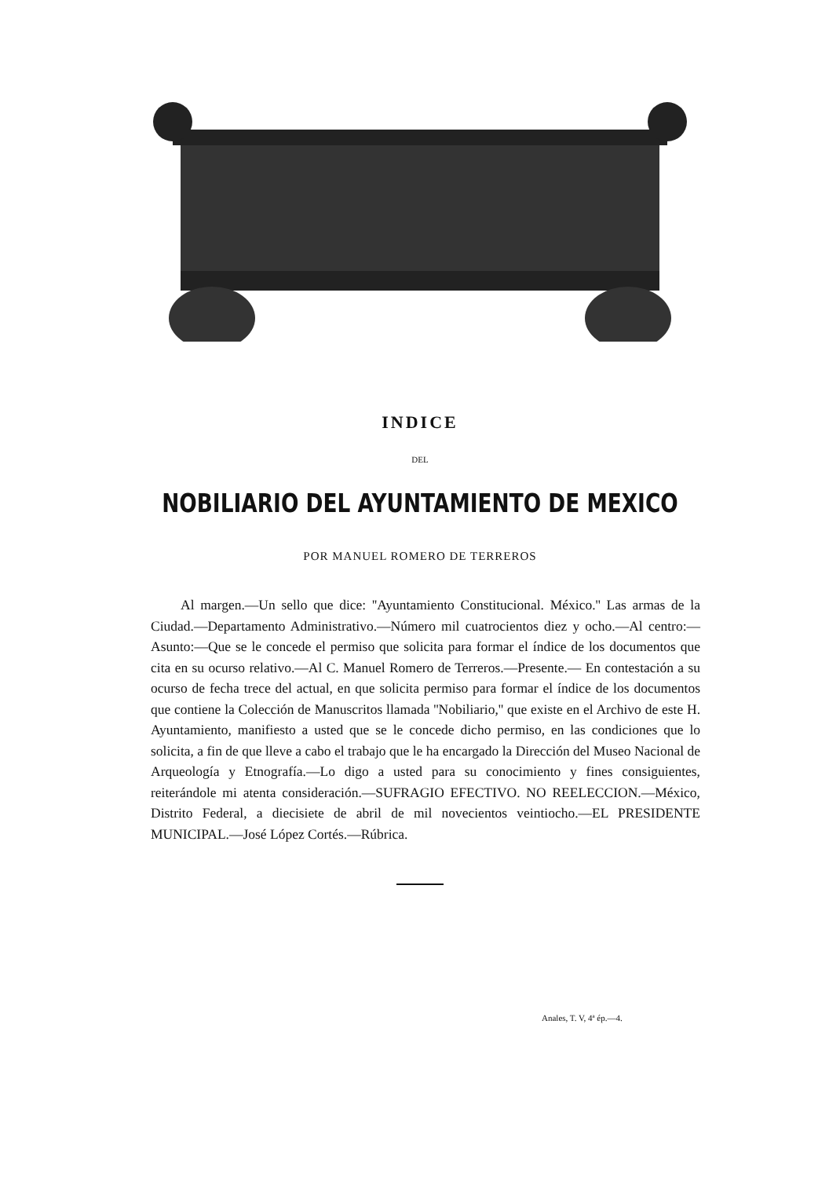INDICE
DEL
NOBILIARIO DEL AYUNTAMIENTO DE MEXICO
POR MANUEL ROMERO DE TERREROS
Al margen.—Un sello que dice: ''Ayuntamiento Constitucional. México.'' Las armas de la Ciudad.—Departamento Administrativo.—Número mil cuatrocientos diez y ocho.—Al centro:—Asunto:—Que se le concede el permiso que solicita para formar el índice de los documentos que cita en su ocurso relativo.—Al C. Manuel Romero de Terreros.—Presente.— En contestación a su ocurso de fecha trece del actual, en que solicita permiso para formar el índice de los documentos que contiene la Colección de Manuscritos llamada ''Nobiliario,'' que existe en el Archivo de este H. Ayuntamiento, manifiesto a usted que se le concede dicho permiso, en las condiciones que lo solicita, a fin de que lleve a cabo el trabajo que le ha encargado la Dirección del Museo Nacional de Arqueología y Etnografía.—Lo digo a usted para su conocimiento y fines consiguientes, reiterándole mi atenta consideración.—SUFRAGIO EFECTIVO. NO REELECCION.—México, Distrito Federal, a diecisiete de abril de mil novecientos veintiocho.—EL PRESIDENTE MUNICIPAL.—José López Cortés.—Rúbrica.
Anales, T. V, 4ª ép.—4.